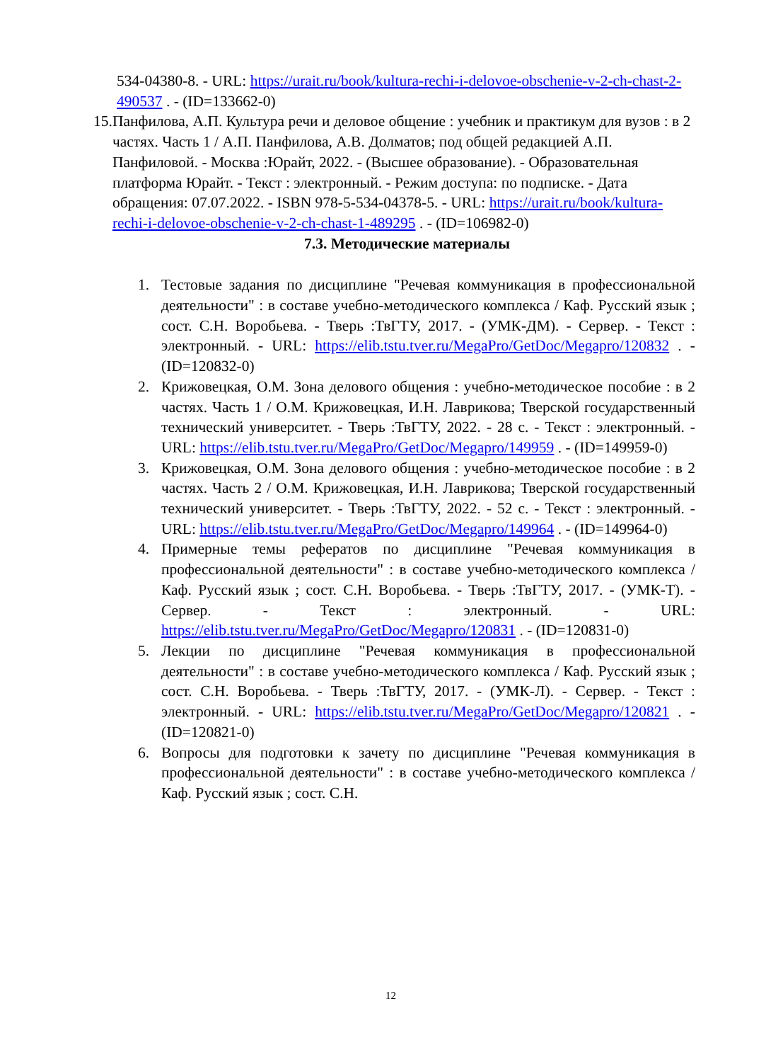534-04380-8. - URL: https://urait.ru/book/kultura-rechi-i-delovoe-obschenie-v-2-ch-chast-2-490537 . - (ID=133662-0)
15. Панфилова, А.П. Культура речи и деловое общение : учебник и практикум для вузов : в 2 частях. Часть 1 / А.П. Панфилова, А.В. Долматов; под общей редакцией А.П. Панфиловой. - Москва :Юрайт, 2022. - (Высшее образование). - Образовательная платформа Юрайт. - Текст : электронный. - Режим доступа: по подписке. - Дата обращения: 07.07.2022. - ISBN 978-5-534-04378-5. - URL: https://urait.ru/book/kultura-rechi-i-delovoe-obschenie-v-2-ch-chast-1-489295 . - (ID=106982-0)
7.3. Методические материалы
1. Тестовые задания по дисциплине "Речевая коммуникация в профессиональной деятельности" : в составе учебно-методического комплекса / Каф. Русский язык ; сост. С.Н. Воробьева. - Тверь :ТвГТУ, 2017. - (УМК-ДМ). - Сервер. - Текст : электронный. - URL: https://elib.tstu.tver.ru/MegaPro/GetDoc/Megapro/120832 . - (ID=120832-0)
2. Крижовецкая, О.М. Зона делового общения : учебно-методическое пособие : в 2 частях. Часть 1 / О.М. Крижовецкая, И.Н. Лаврикова; Тверской государственный технический университет. - Тверь :ТвГТУ, 2022. - 28 с. - Текст : электронный. - URL: https://elib.tstu.tver.ru/MegaPro/GetDoc/Megapro/149959 . - (ID=149959-0)
3. Крижовецкая, О.М. Зона делового общения : учебно-методическое пособие : в 2 частях. Часть 2 / О.М. Крижовецкая, И.Н. Лаврикова; Тверской государственный технический университет. - Тверь :ТвГТУ, 2022. - 52 с. - Текст : электронный. - URL: https://elib.tstu.tver.ru/MegaPro/GetDoc/Megapro/149964 . - (ID=149964-0)
4. Примерные темы рефератов по дисциплине "Речевая коммуникация в профессиональной деятельности" : в составе учебно-методического комплекса / Каф. Русский язык ; сост. С.Н. Воробьева. - Тверь :ТвГТУ, 2017. - (УМК-Т). - Сервер. - Текст : электронный. - URL: https://elib.tstu.tver.ru/MegaPro/GetDoc/Megapro/120831 . - (ID=120831-0)
5. Лекции по дисциплине "Речевая коммуникация в профессиональной деятельности" : в составе учебно-методического комплекса / Каф. Русский язык ; сост. С.Н. Воробьева. - Тверь :ТвГТУ, 2017. - (УМК-Л). - Сервер. - Текст : электронный. - URL: https://elib.tstu.tver.ru/MegaPro/GetDoc/Megapro/120821 . - (ID=120821-0)
6. Вопросы для подготовки к зачету по дисциплине "Речевая коммуникация в профессиональной деятельности" : в составе учебно-методического комплекса / Каф. Русский язык ; сост. С.Н.
12